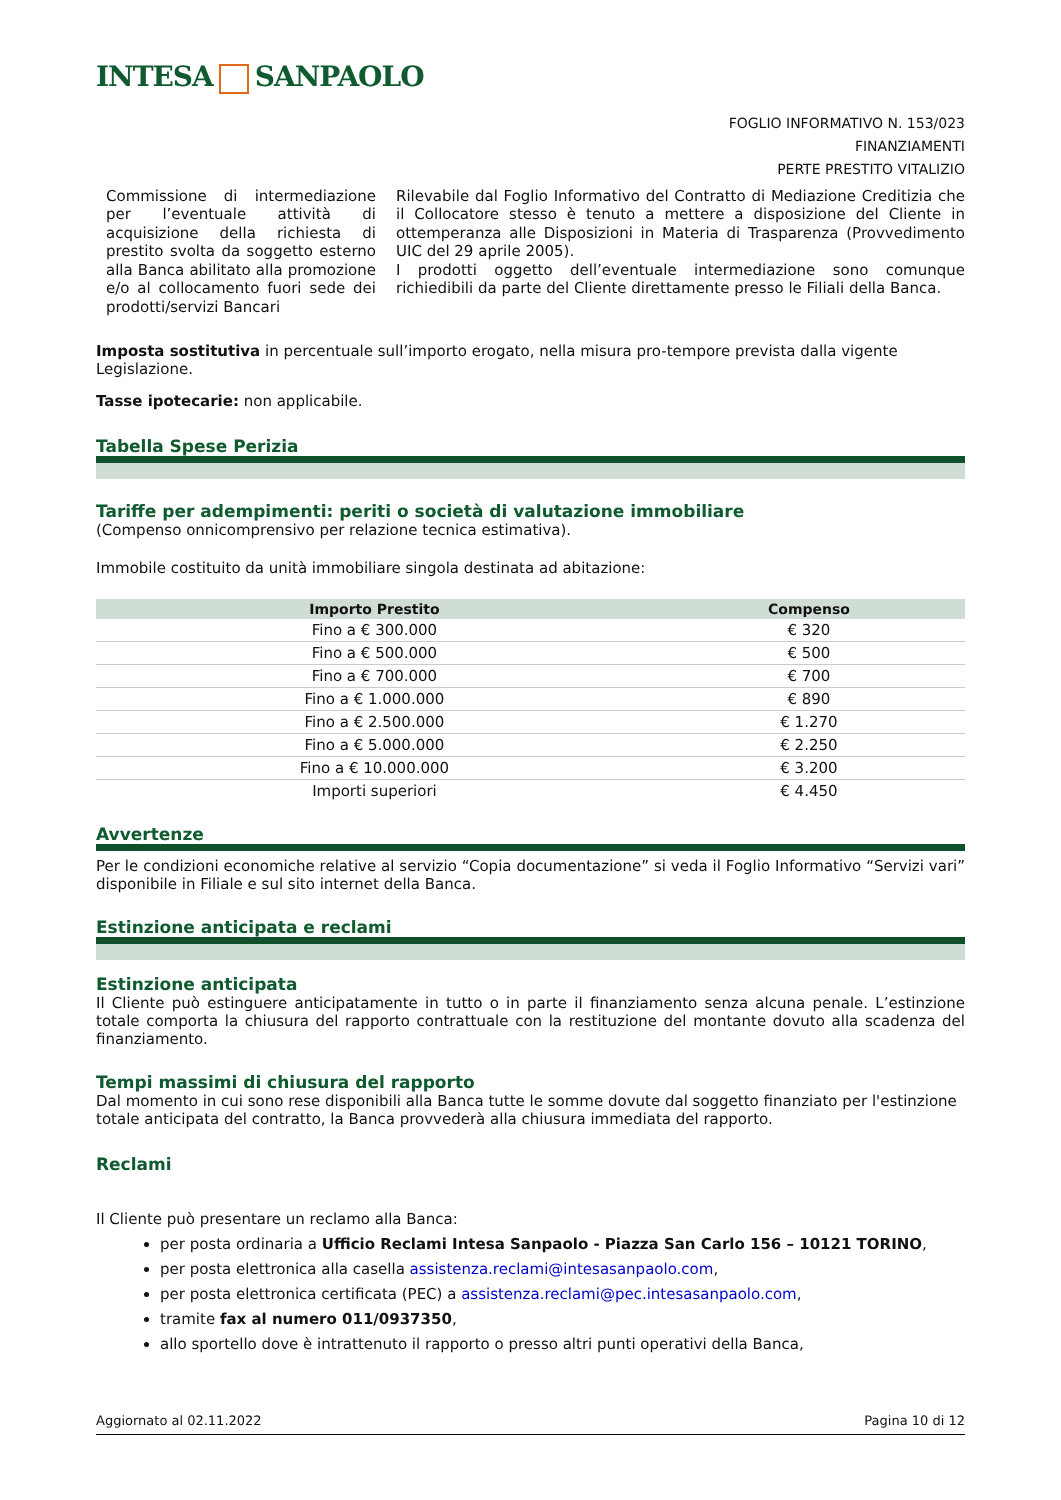INTESA SANPAOLO
FOGLIO INFORMATIVO N. 153/023
FINANZIAMENTI
PERTE PRESTITO VITALIZIO
Commissione di intermediazione per l’eventuale attività di acquisizione della richiesta di prestito svolta da soggetto esterno alla Banca abilitato alla promozione e/o al collocamento fuori sede dei prodotti/servizi Bancari
Rilevabile dal Foglio Informativo del Contratto di Mediazione Creditizia che il Collocatore stesso è tenuto a mettere a disposizione del Cliente in ottemperanza alle Disposizioni in Materia di Trasparenza (Provvedimento UIC del 29 aprile 2005).
I prodotti oggetto dell’eventuale intermediazione sono comunque richiedibili da parte del Cliente direttamente presso le Filiali della Banca.
Imposta sostitutiva in percentuale sull’importo erogato, nella misura pro-tempore prevista dalla vigente Legislazione.
Tasse ipotecarie: non applicabile.
Tabella Spese Perizia
Tariffe per adempimenti: periti o società di valutazione immobiliare
(Compenso onnicomprensivo per relazione tecnica estimativa).
Immobile costituito da unità immobiliare singola destinata ad abitazione:
| Importo Prestito | Compenso |
| --- | --- |
| Fino a € 300.000 | € 320 |
| Fino a € 500.000 | € 500 |
| Fino a € 700.000 | € 700 |
| Fino a € 1.000.000 | € 890 |
| Fino a € 2.500.000 | € 1.270 |
| Fino a € 5.000.000 | € 2.250 |
| Fino a € 10.000.000 | € 3.200 |
| Importi superiori | € 4.450 |
Avvertenze
Per le condizioni economiche relative al servizio “Copia documentazione” si veda il Foglio Informativo “Servizi vari” disponibile in Filiale e sul sito internet della Banca.
Estinzione anticipata e reclami
Estinzione anticipata
Il Cliente può estinguere anticipatamente in tutto o in parte il finanziamento senza alcuna penale. L’estinzione totale comporta la chiusura del rapporto contrattuale con la restituzione del montante dovuto alla scadenza del finanziamento.
Tempi massimi di chiusura del rapporto
Dal momento in cui sono rese disponibili alla Banca tutte le somme dovute dal soggetto finanziato per l'estinzione totale anticipata del contratto, la Banca provvederà alla chiusura immediata del rapporto.
Reclami
Il Cliente può presentare un reclamo alla Banca:
per posta ordinaria a Ufficio Reclami Intesa Sanpaolo - Piazza San Carlo 156 – 10121 TORINO,
per posta elettronica alla casella assistenza.reclami@intesasanpaolo.com,
per posta elettronica certificata (PEC) a assistenza.reclami@pec.intesasanpaolo.com,
tramite fax al numero 011/0937350,
allo sportello dove è intrattenuto il rapporto o presso altri punti operativi della Banca,
Aggiornato al 02.11.2022 Pagina 10 di 12